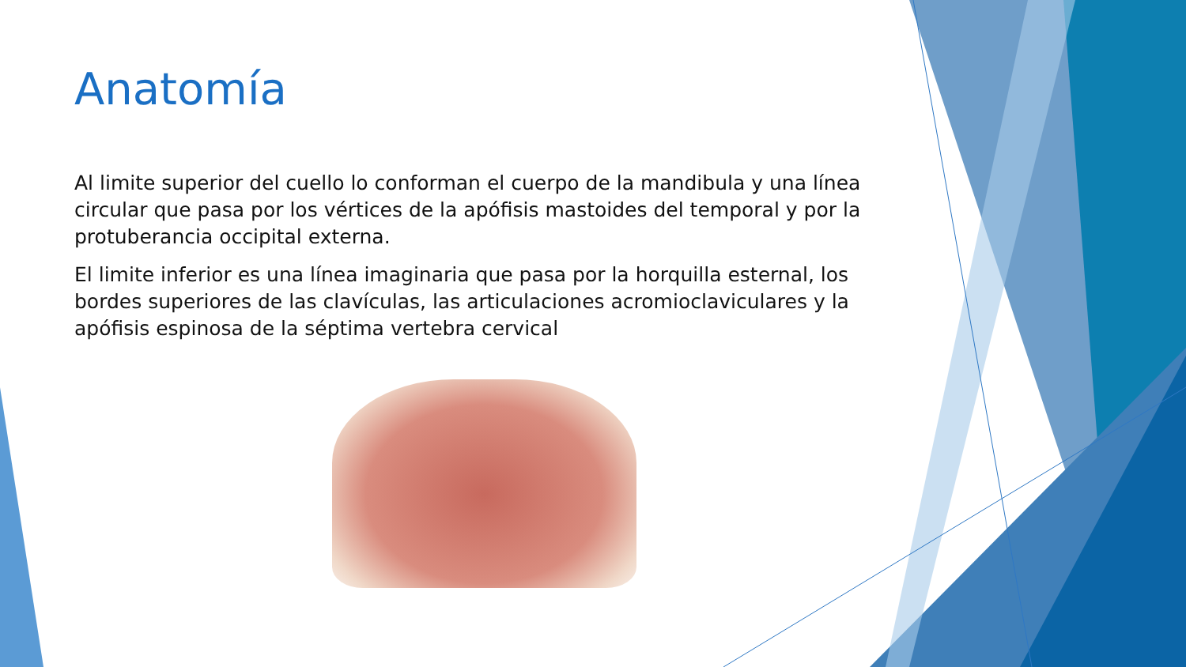Anatomía
Al limite superior del cuello lo conforman el cuerpo de la mandibula y una línea circular que pasa por los vértices de la apófisis mastoides del temporal y por la protuberancia occipital externa.
El limite inferior es una línea imaginaria que pasa por la horquilla esternal, los bordes superiores de las clavículas, las articulaciones acromioclaviculares y la apófisis espinosa de la séptima vertebra cervical